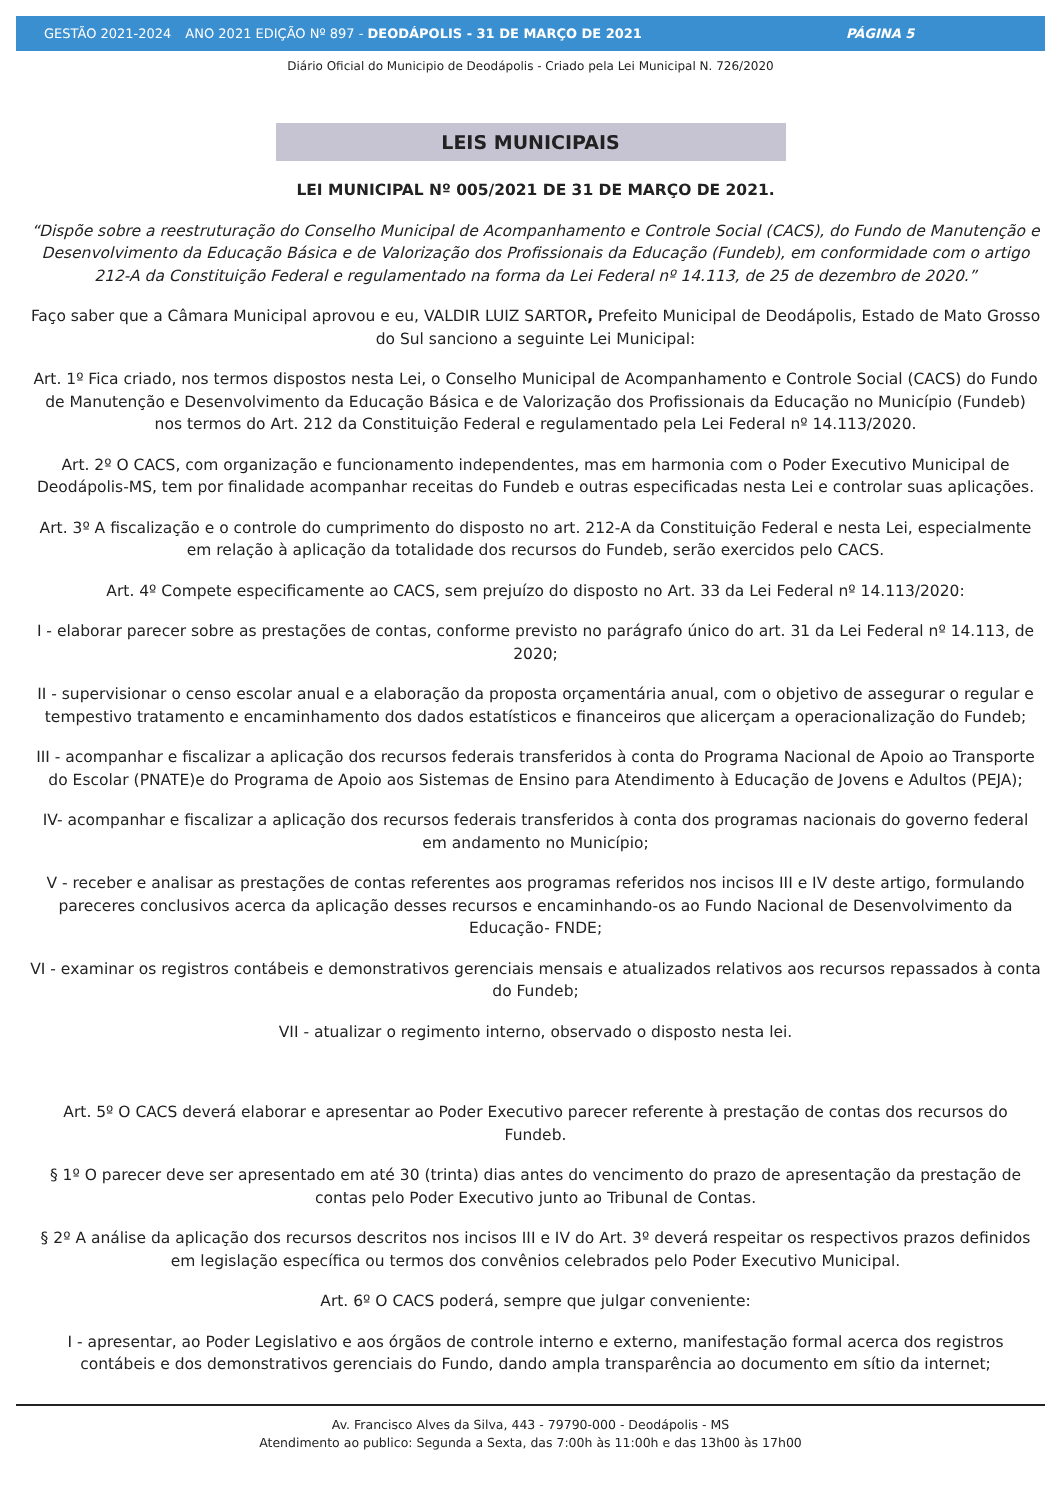GESTÃO 2021-2024 ANO 2021 EDIÇÃO Nº 897 - DEODÁPOLIS - 31 DE MARÇO DE 2021 PÁGINA 5
Diário Oficial do Municipio de Deodápolis - Criado pela Lei Municipal N. 726/2020
LEIS MUNICIPAIS
LEI MUNICIPAL Nº 005/2021 DE 31 DE MARÇO DE 2021.
“Dispõe sobre a reestruturação do Conselho Municipal de Acompanhamento e Controle Social (CACS), do Fundo de Manutenção e Desenvolvimento da Educação Básica e de Valorização dos Profissionais da Educação (Fundeb), em conformidade com o artigo 212-A da Constituição Federal e regulamentado na forma da Lei Federal nº 14.113, de 25 de dezembro de 2020.”
Faço saber que a Câmara Municipal aprovou e eu, VALDIR LUIZ SARTOR, Prefeito Municipal de Deodápolis, Estado de Mato Grosso do Sul sanciono a seguinte Lei Municipal:
Art. 1º Fica criado, nos termos dispostos nesta Lei, o Conselho Municipal de Acompanhamento e Controle Social (CACS) do Fundo de Manutenção e Desenvolvimento da Educação Básica e de Valorização dos Profissionais da Educação no Município (Fundeb) nos termos do Art. 212 da Constituição Federal e regulamentado pela Lei Federal nº 14.113/2020.
Art. 2º O CACS, com organização e funcionamento independentes, mas em harmonia com o Poder Executivo Municipal de Deodápolis-MS, tem por finalidade acompanhar receitas do Fundeb e outras especificadas nesta Lei e controlar suas aplicações.
Art. 3º A fiscalização e o controle do cumprimento do disposto no art. 212-A da Constituição Federal e nesta Lei, especialmente em relação à aplicação da totalidade dos recursos do Fundeb, serão exercidos pelo CACS.
Art. 4º Compete especificamente ao CACS, sem prejuízo do disposto no Art. 33 da Lei Federal nº 14.113/2020:
I - elaborar parecer sobre as prestações de contas, conforme previsto no parágrafo único do art. 31 da Lei Federal nº 14.113, de 2020;
II - supervisionar o censo escolar anual e a elaboração da proposta orçamentária anual, com o objetivo de assegurar o regular e tempestivo tratamento e encaminhamento dos dados estatísticos e financeiros que alicerçam a operacionalização do Fundeb;
III - acompanhar e fiscalizar a aplicação dos recursos federais transferidos à conta do Programa Nacional de Apoio ao Transporte do Escolar (PNATE)e do Programa de Apoio aos Sistemas de Ensino para Atendimento à Educação de Jovens e Adultos (PEJA);
IV- acompanhar e fiscalizar a aplicação dos recursos federais transferidos à conta dos programas nacionais do governo federal em andamento no Município;
V - receber e analisar as prestações de contas referentes aos programas referidos nos incisos III e IV deste artigo, formulando pareceres conclusivos acerca da aplicação desses recursos e encaminhando-os ao Fundo Nacional de Desenvolvimento da Educação- FNDE;
VI - examinar os registros contábeis e demonstrativos gerenciais mensais e atualizados relativos aos recursos repassados à conta do Fundeb;
VII - atualizar o regimento interno, observado o disposto nesta lei.
Art. 5º O CACS deverá elaborar e apresentar ao Poder Executivo parecer referente à prestação de contas dos recursos do Fundeb.
§ 1º O parecer deve ser apresentado em até 30 (trinta) dias antes do vencimento do prazo de apresentação da prestação de contas pelo Poder Executivo junto ao Tribunal de Contas.
§ 2º A análise da aplicação dos recursos descritos nos incisos III e IV do Art. 3º deverá respeitar os respectivos prazos definidos em legislação específica ou termos dos convênios celebrados pelo Poder Executivo Municipal.
Art. 6º O CACS poderá, sempre que julgar conveniente:
I - apresentar, ao Poder Legislativo e aos órgãos de controle interno e externo, manifestação formal acerca dos registros contábeis e dos demonstrativos gerenciais do Fundo, dando ampla transparência ao documento em sítio da internet;
Av. Francisco Alves da Silva, 443 - 79790-000 - Deodápolis - MS
Atendimento ao publico: Segunda a Sexta, das 7:00h às 11:00h e das 13h00 às 17h00